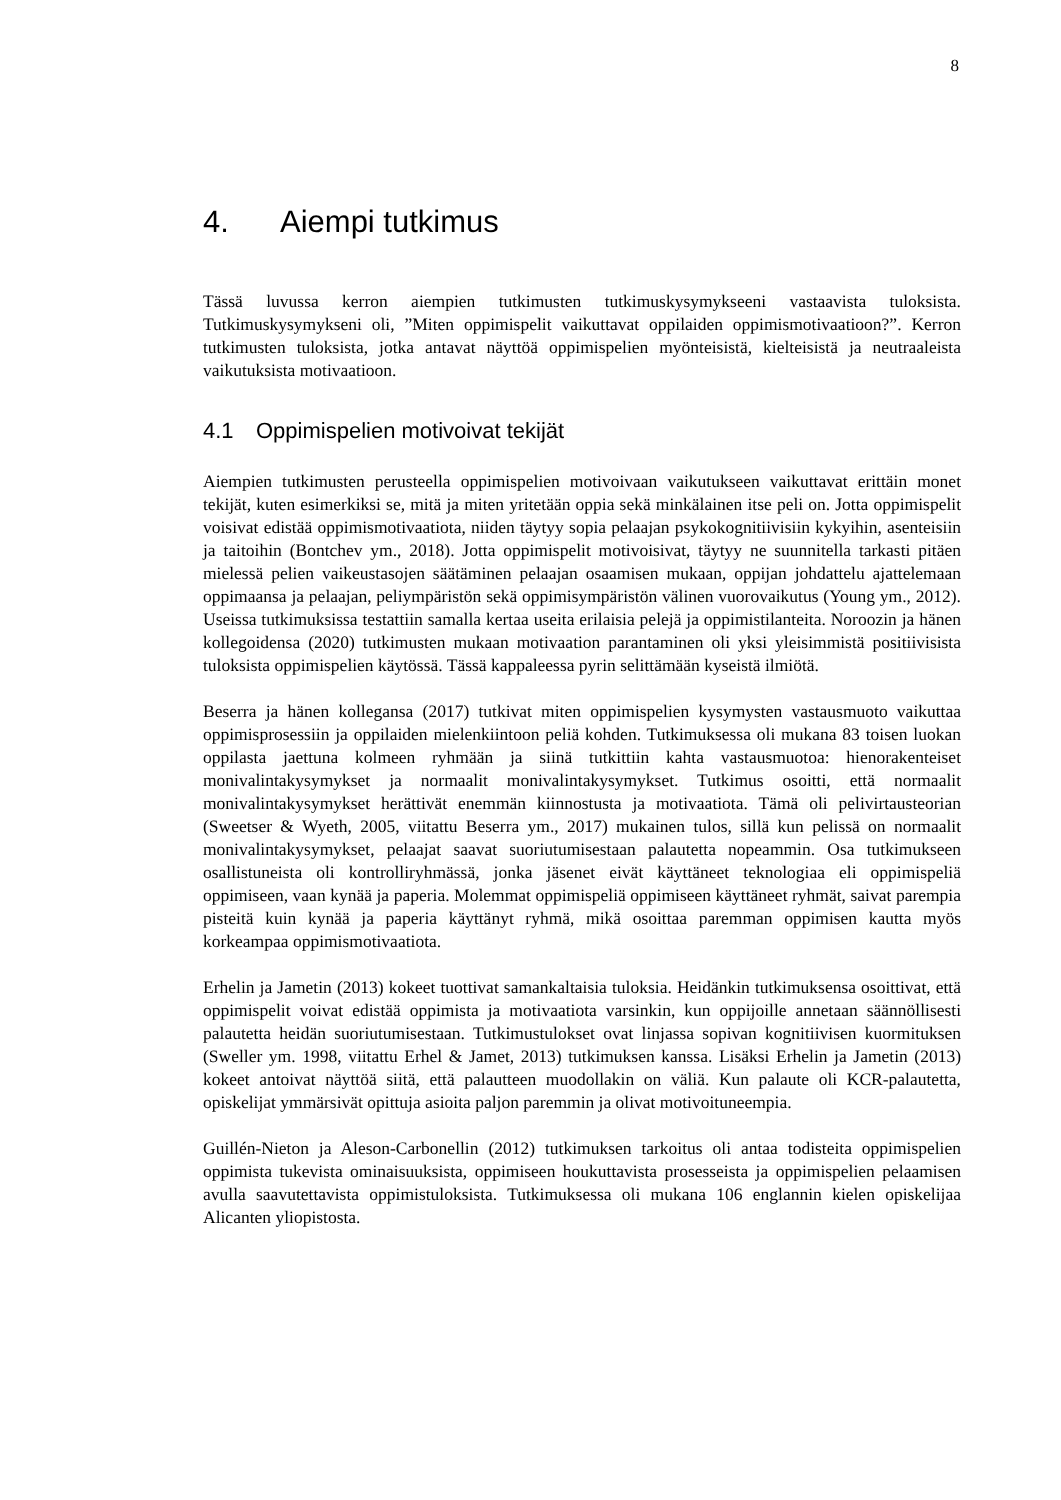8
4. Aiempi tutkimus
Tässä luvussa kerron aiempien tutkimusten tutkimuskysymykseeni vastaavista tuloksista. Tutkimuskysymykseni oli, ”Miten oppimispelit vaikuttavat oppilaiden oppimismotivaatioon?”. Kerron tutkimusten tuloksista, jotka antavat näyttöä oppimispelien myönteisistä, kielteisistä ja neutraaleista vaikutuksista motivaatioon.
4.1 Oppimispelien motivoivat tekijät
Aiempien tutkimusten perusteella oppimispelien motivoivaan vaikutukseen vaikuttavat erittäin monet tekijät, kuten esimerkiksi se, mitä ja miten yritetään oppia sekä minkälainen itse peli on. Jotta oppimispelit voisivat edistää oppimismotivaatiota, niiden täytyy sopia pelaajan psykokognitiivisiin kykyihin, asenteisiin ja taitoihin (Bontchev ym., 2018). Jotta oppimispelit motivoisivat, täytyy ne suunnitella tarkasti pitäen mielessä pelien vaikeustasojen säätäminen pelaajan osaamisen mukaan, oppijan johdattelu ajattelemaan oppimaansa ja pelaajan, peliympäristön sekä oppimisympäristön välinen vuorovaikutus (Young ym., 2012). Useissa tutkimuksissa testattiin samalla kertaa useita erilaisia pelejä ja oppimistilanteita. Noroozin ja hänen kollegoidensa (2020) tutkimusten mukaan motivaation parantaminen oli yksi yleisimmistä positiivisista tuloksista oppimispelien käytössä. Tässä kappaleessa pyrin selittämään kyseistä ilmiötä.
Beserra ja hänen kollegansa (2017) tutkivat miten oppimispelien kysymysten vastausmuoto vaikuttaa oppimisprosessiin ja oppilaiden mielenkiintoon peliä kohden. Tutkimuksessa oli mukana 83 toisen luokan oppilasta jaettuna kolmeen ryhmään ja siinä tutkittiin kahta vastausmuotoa: hienorakenteiset monivalintakysymykset ja normaalit monivalintakysymykset. Tutkimus osoitti, että normaalit monivalintakysymykset herättivät enemmän kiinnostusta ja motivaatiota. Tämä oli pelivirtausteorian (Sweetser & Wyeth, 2005, viitattu Beserra ym., 2017) mukainen tulos, sillä kun pelissä on normaalit monivalintakysymykset, pelaajat saavat suoriutumisestaan palautetta nopeammin. Osa tutkimukseen osallistuneista oli kontrolliryhmässä, jonka jäsenet eivät käyttäneet teknologiaa eli oppimispeliä oppimiseen, vaan kynää ja paperia. Molemmat oppimispeliä oppimiseen käyttäneet ryhmät, saivat parempia pisteitä kuin kynää ja paperia käyttänyt ryhmä, mikä osoittaa paremman oppimisen kautta myös korkeampaa oppimismotivaatiota.
Erhelin ja Jametin (2013) kokeet tuottivat samankaltaisia tuloksia. Heidänkin tutkimuksensa osoittivat, että oppimispelit voivat edistää oppimista ja motivaatiota varsinkin, kun oppijoille annetaan säännöllisesti palautetta heidän suoriutumisestaan. Tutkimustulokset ovat linjassa sopivan kognitiivisen kuormituksen (Sweller ym. 1998, viitattu Erhel & Jamet, 2013) tutkimuksen kanssa. Lisäksi Erhelin ja Jametin (2013) kokeet antoivat näyttöä siitä, että palautteen muodollakin on väliä. Kun palaute oli KCR-palautetta, opiskelijat ymmärsivät opittuja asioita paljon paremmin ja olivat motivoituneempia.
Guillén-Nieton ja Aleson-Carbonellin (2012) tutkimuksen tarkoitus oli antaa todisteita oppimispelien oppimista tukevista ominaisuuksista, oppimiseen houkuttavista prosesseista ja oppimispelien pelaamisen avulla saavutettavista oppimistuloksista. Tutkimuksessa oli mukana 106 englannin kielen opiskelijaa Alicanten yliopistosta.